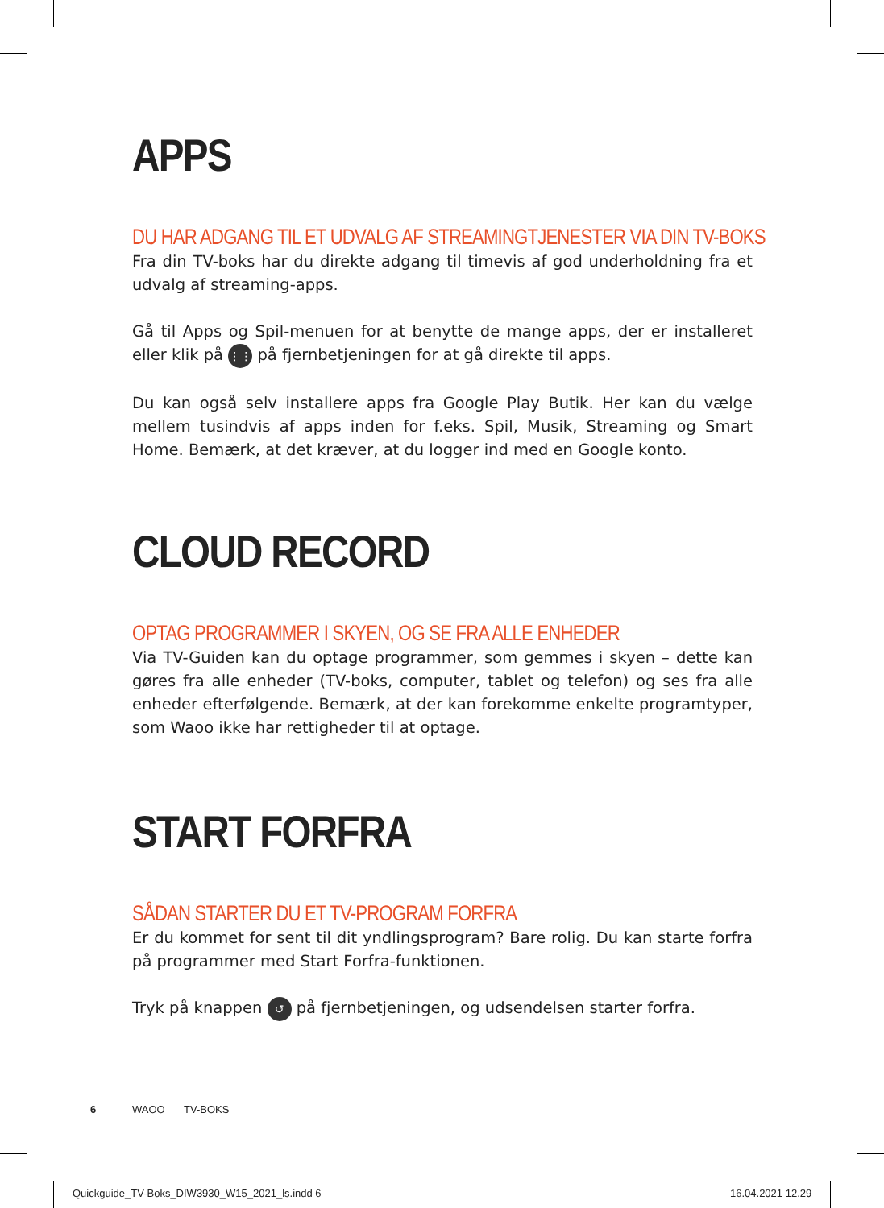APPS
DU HAR ADGANG TIL ET UDVALG AF STREAMINGTJENESTER VIA DIN TV-BOKS
Fra din TV-boks har du direkte adgang til timevis af god underholdning fra et udvalg af streaming-apps.
Gå til Apps og Spil-menuen for at benytte de mange apps, der er installeret eller klik på ⋮⋮ på fjernbetjeningen for at gå direkte til apps.
Du kan også selv installere apps fra Google Play Butik. Her kan du vælge mellem tusindvis af apps inden for f.eks. Spil, Musik, Streaming og Smart Home. Bemærk, at det kræver, at du logger ind med en Google konto.
CLOUD RECORD
OPTAG PROGRAMMER I SKYEN, OG SE FRA ALLE ENHEDER
Via TV-Guiden kan du optage programmer, som gemmes i skyen – dette kan gøres fra alle enheder (TV-boks, computer, tablet og telefon) og ses fra alle enheder efterfølgende. Bemærk, at der kan forekomme enkelte programtyper, som Waoo ikke har rettigheder til at optage.
START FORFRA
SÅDAN STARTER DU ET TV-PROGRAM FORFRA
Er du kommet for sent til dit yndlingsprogram? Bare rolig. Du kan starte forfra på programmer med Start Forfra-funktionen.
Tryk på knappen ↺ på fjernbetjeningen, og udsendelsen starter forfra.
6 WAOO TV-BOKS
Quickguide_TV-Boks_DIW3930_W15_2021_ls.indd 6
16.04.2021 12.29